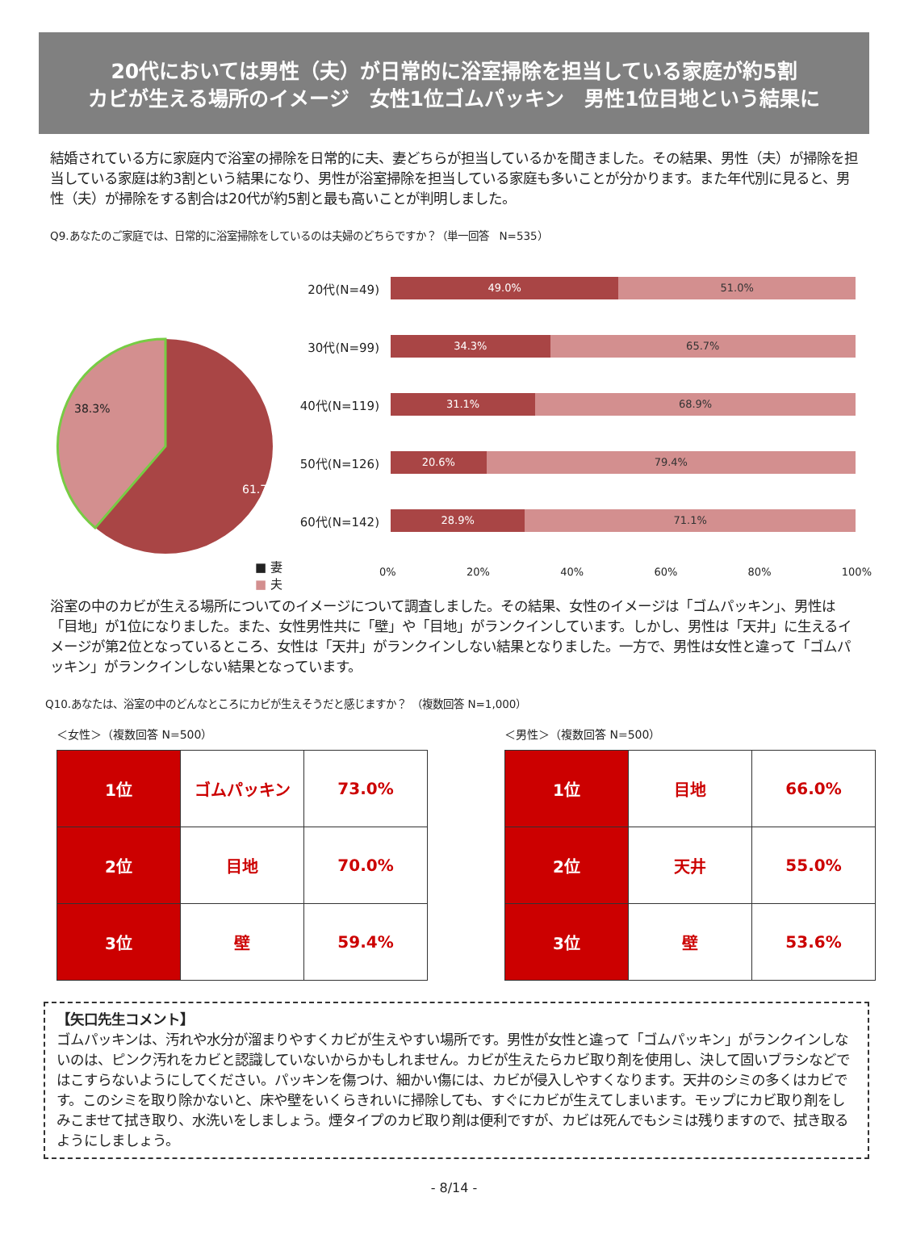20代においては男性（夫）が日常的に浴室掃除を担当している家庭が約5割
カビが生える場所のイメージ　女性1位ゴムパッキン　男性1位目地という結果に
結婚されている方に家庭内で浴室の掃除を日常的に夫、妻どちらが担当しているかを聞きました。その結果、男性（夫）が掃除を担当している家庭は約3割という結果になり、男性が浴室掃除を担当している家庭も多いことが分かります。また年代別に見ると、男性（夫）が掃除をする割合は20代が約5割と最も高いことが判明しました。
Q9.あなたのご家庭では、日常的に浴室掃除をしているのは夫婦のどちらですか？（単一回答　N=535）
38.3%
61.7%
■ 妻
■ 夫
20代(N=49)
49.0% 51.0%
30代(N=99)
34.3% 65.7%
40代(N=119)
31.1% 68.9%
50代(N=126)
20.6% 79.4%
60代(N=142)
28.9% 71.1%
0% 20% 40% 60% 80% 100%
浴室の中のカビが生える場所についてのイメージについて調査しました。その結果、女性のイメージは「ゴムパッキン」、男性は「目地」が1位になりました。また、女性男性共に「壁」や「目地」がランクインしています。しかし、男性は「天井」に生えるイメージが第2位となっているところ、女性は「天井」がランクインしない結果となりました。一方で、男性は女性と違って「ゴムパッキン」がランクインしない結果となっています。
Q10.あなたは、浴室の中のどんなところにカビが生えそうだと感じますか？　（複数回答 N=1,000）
＜女性＞（複数回答 N=500）
| 1位 | ゴムパッキン | 73.0% |
| 2位 | 目地 | 70.0% |
| 3位 | 壁 | 59.4% |
＜男性＞（複数回答 N=500）
| 1位 | 目地 | 66.0% |
| 2位 | 天井 | 55.0% |
| 3位 | 壁 | 53.6% |
【矢口先生コメント】
ゴムパッキンは、汚れや水分が溜まりやすくカビが生えやすい場所です。男性が女性と違って「ゴムパッキン」がランクインしないのは、ピンク汚れをカビと認識していないからかもしれません。カビが生えたらカビ取り剤を使用し、決して固いブラシなどではこすらないようにしてください。パッキンを傷つけ、細かい傷には、カビが侵入しやすくなります。天井のシミの多くはカビです。このシミを取り除かないと、床や壁をいくらきれいに掃除しても、すぐにカビが生えてしまいます。モップにカビ取り剤をしみこませて拭き取り、水洗いをしましょう。煙タイプのカビ取り剤は便利ですが、カビは死んでもシミは残りますので、拭き取るようにしましょう。
- 8/14 -